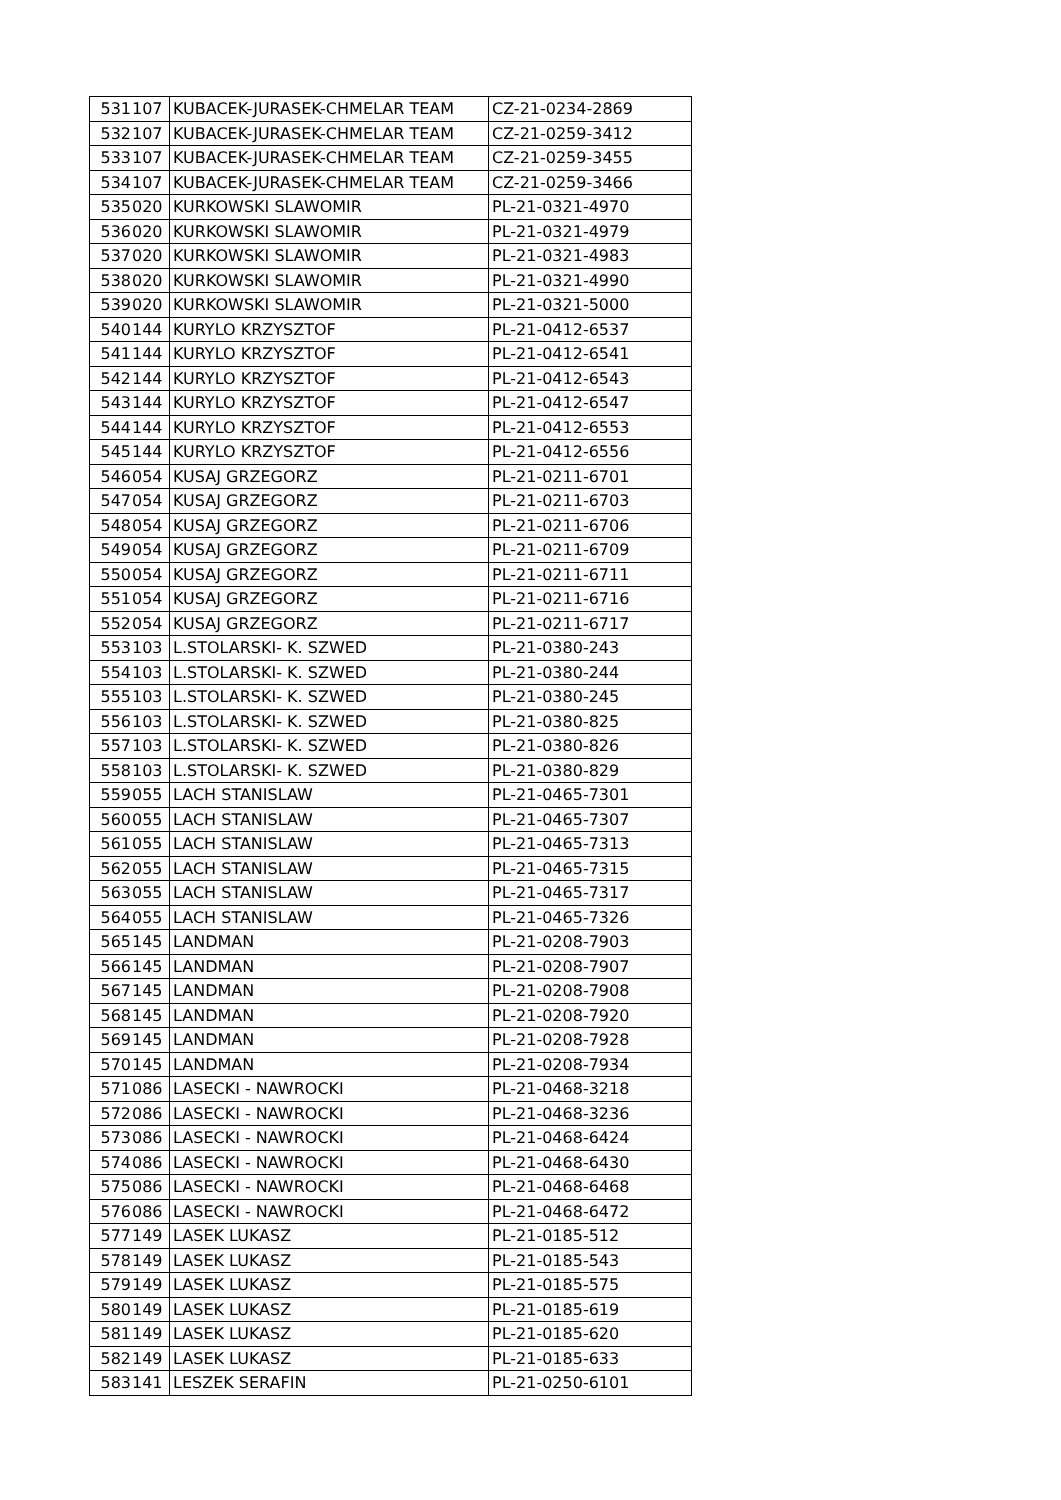| 531 | 107 | KUBACEK-JURASEK-CHMELAR TEAM | CZ-21-0234-2869 |
| 532 | 107 | KUBACEK-JURASEK-CHMELAR TEAM | CZ-21-0259-3412 |
| 533 | 107 | KUBACEK-JURASEK-CHMELAR TEAM | CZ-21-0259-3455 |
| 534 | 107 | KUBACEK-JURASEK-CHMELAR TEAM | CZ-21-0259-3466 |
| 535 | 020 | KURKOWSKI SLAWOMIR | PL-21-0321-4970 |
| 536 | 020 | KURKOWSKI SLAWOMIR | PL-21-0321-4979 |
| 537 | 020 | KURKOWSKI SLAWOMIR | PL-21-0321-4983 |
| 538 | 020 | KURKOWSKI SLAWOMIR | PL-21-0321-4990 |
| 539 | 020 | KURKOWSKI SLAWOMIR | PL-21-0321-5000 |
| 540 | 144 | KURYLO KRZYSZTOF | PL-21-0412-6537 |
| 541 | 144 | KURYLO KRZYSZTOF | PL-21-0412-6541 |
| 542 | 144 | KURYLO KRZYSZTOF | PL-21-0412-6543 |
| 543 | 144 | KURYLO KRZYSZTOF | PL-21-0412-6547 |
| 544 | 144 | KURYLO KRZYSZTOF | PL-21-0412-6553 |
| 545 | 144 | KURYLO KRZYSZTOF | PL-21-0412-6556 |
| 546 | 054 | KUSAJ GRZEGORZ | PL-21-0211-6701 |
| 547 | 054 | KUSAJ GRZEGORZ | PL-21-0211-6703 |
| 548 | 054 | KUSAJ GRZEGORZ | PL-21-0211-6706 |
| 549 | 054 | KUSAJ GRZEGORZ | PL-21-0211-6709 |
| 550 | 054 | KUSAJ GRZEGORZ | PL-21-0211-6711 |
| 551 | 054 | KUSAJ GRZEGORZ | PL-21-0211-6716 |
| 552 | 054 | KUSAJ GRZEGORZ | PL-21-0211-6717 |
| 553 | 103 | L.STOLARSKI- K. SZWED | PL-21-0380-243 |
| 554 | 103 | L.STOLARSKI- K. SZWED | PL-21-0380-244 |
| 555 | 103 | L.STOLARSKI- K. SZWED | PL-21-0380-245 |
| 556 | 103 | L.STOLARSKI- K. SZWED | PL-21-0380-825 |
| 557 | 103 | L.STOLARSKI- K. SZWED | PL-21-0380-826 |
| 558 | 103 | L.STOLARSKI- K. SZWED | PL-21-0380-829 |
| 559 | 055 | LACH STANISLAW | PL-21-0465-7301 |
| 560 | 055 | LACH STANISLAW | PL-21-0465-7307 |
| 561 | 055 | LACH STANISLAW | PL-21-0465-7313 |
| 562 | 055 | LACH STANISLAW | PL-21-0465-7315 |
| 563 | 055 | LACH STANISLAW | PL-21-0465-7317 |
| 564 | 055 | LACH STANISLAW | PL-21-0465-7326 |
| 565 | 145 | LANDMAN | PL-21-0208-7903 |
| 566 | 145 | LANDMAN | PL-21-0208-7907 |
| 567 | 145 | LANDMAN | PL-21-0208-7908 |
| 568 | 145 | LANDMAN | PL-21-0208-7920 |
| 569 | 145 | LANDMAN | PL-21-0208-7928 |
| 570 | 145 | LANDMAN | PL-21-0208-7934 |
| 571 | 086 | LASECKI - NAWROCKI | PL-21-0468-3218 |
| 572 | 086 | LASECKI - NAWROCKI | PL-21-0468-3236 |
| 573 | 086 | LASECKI - NAWROCKI | PL-21-0468-6424 |
| 574 | 086 | LASECKI - NAWROCKI | PL-21-0468-6430 |
| 575 | 086 | LASECKI - NAWROCKI | PL-21-0468-6468 |
| 576 | 086 | LASECKI - NAWROCKI | PL-21-0468-6472 |
| 577 | 149 | LASEK LUKASZ | PL-21-0185-512 |
| 578 | 149 | LASEK LUKASZ | PL-21-0185-543 |
| 579 | 149 | LASEK LUKASZ | PL-21-0185-575 |
| 580 | 149 | LASEK LUKASZ | PL-21-0185-619 |
| 581 | 149 | LASEK LUKASZ | PL-21-0185-620 |
| 582 | 149 | LASEK LUKASZ | PL-21-0185-633 |
| 583 | 141 | LESZEK SERAFIN | PL-21-0250-6101 |